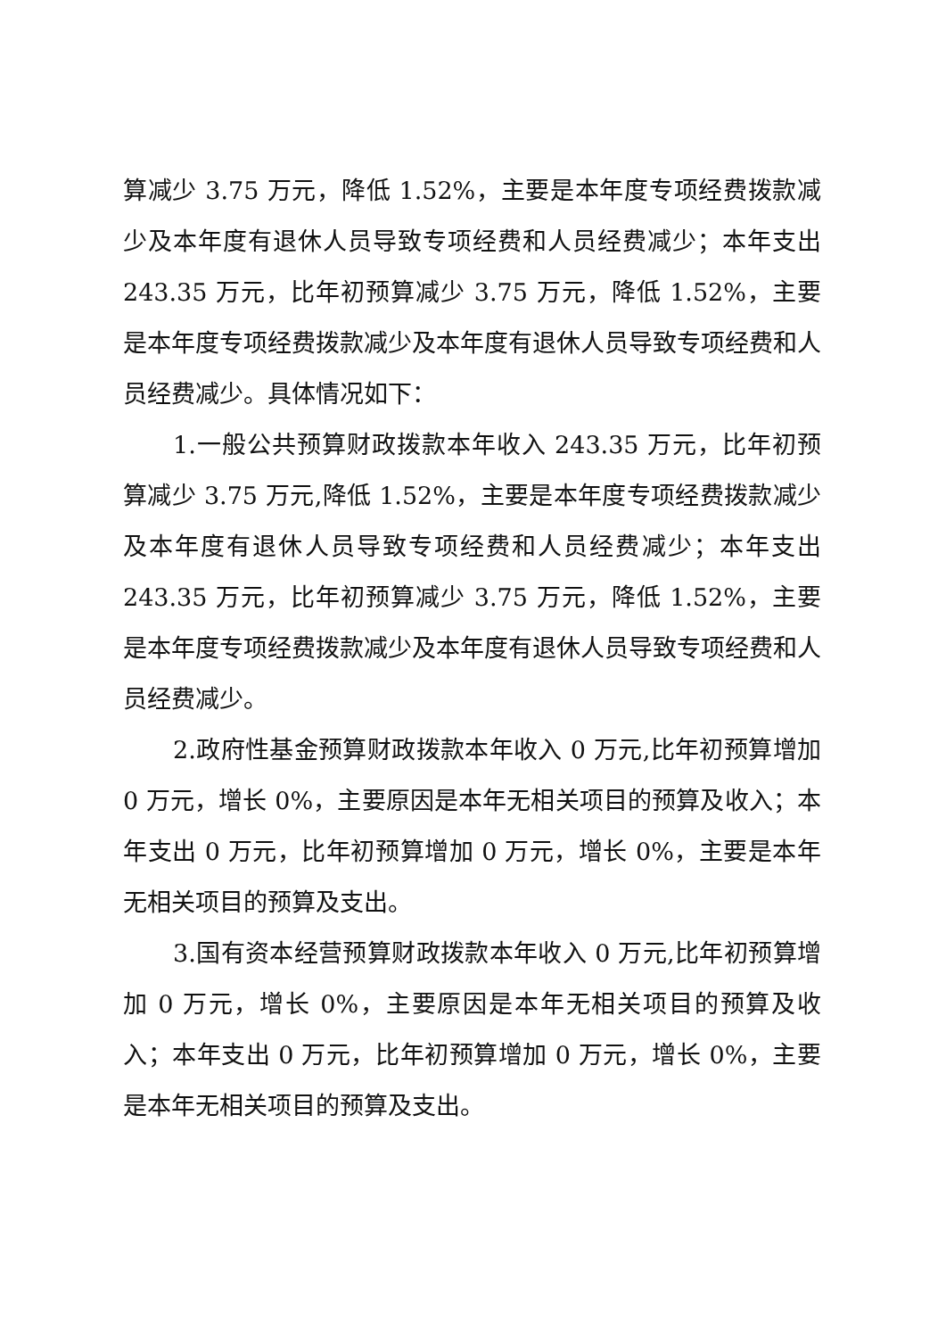算减少 3.75 万元，降低 1.52%，主要是本年度专项经费拨款减少及本年度有退休人员导致专项经费和人员经费减少；本年支出 243.35 万元，比年初预算减少 3.75 万元，降低 1.52%，主要是本年度专项经费拨款减少及本年度有退休人员导致专项经费和人员经费减少。具体情况如下：
1.一般公共预算财政拨款本年收入 243.35 万元，比年初预算减少 3.75 万元,降低 1.52%，主要是本年度专项经费拨款减少及本年度有退休人员导致专项经费和人员经费减少；本年支出 243.35 万元，比年初预算减少 3.75 万元，降低 1.52%，主要是本年度专项经费拨款减少及本年度有退休人员导致专项经费和人员经费减少。
2.政府性基金预算财政拨款本年收入 0 万元,比年初预算增加 0 万元，增长 0%，主要原因是本年无相关项目的预算及收入；本年支出 0 万元，比年初预算增加 0 万元，增长 0%，主要是本年无相关项目的预算及支出。
3.国有资本经营预算财政拨款本年收入 0 万元,比年初预算增加 0 万元，增长 0%，主要原因是本年无相关项目的预算及收入；本年支出 0 万元，比年初预算增加 0 万元，增长 0%，主要是本年无相关项目的预算及支出。